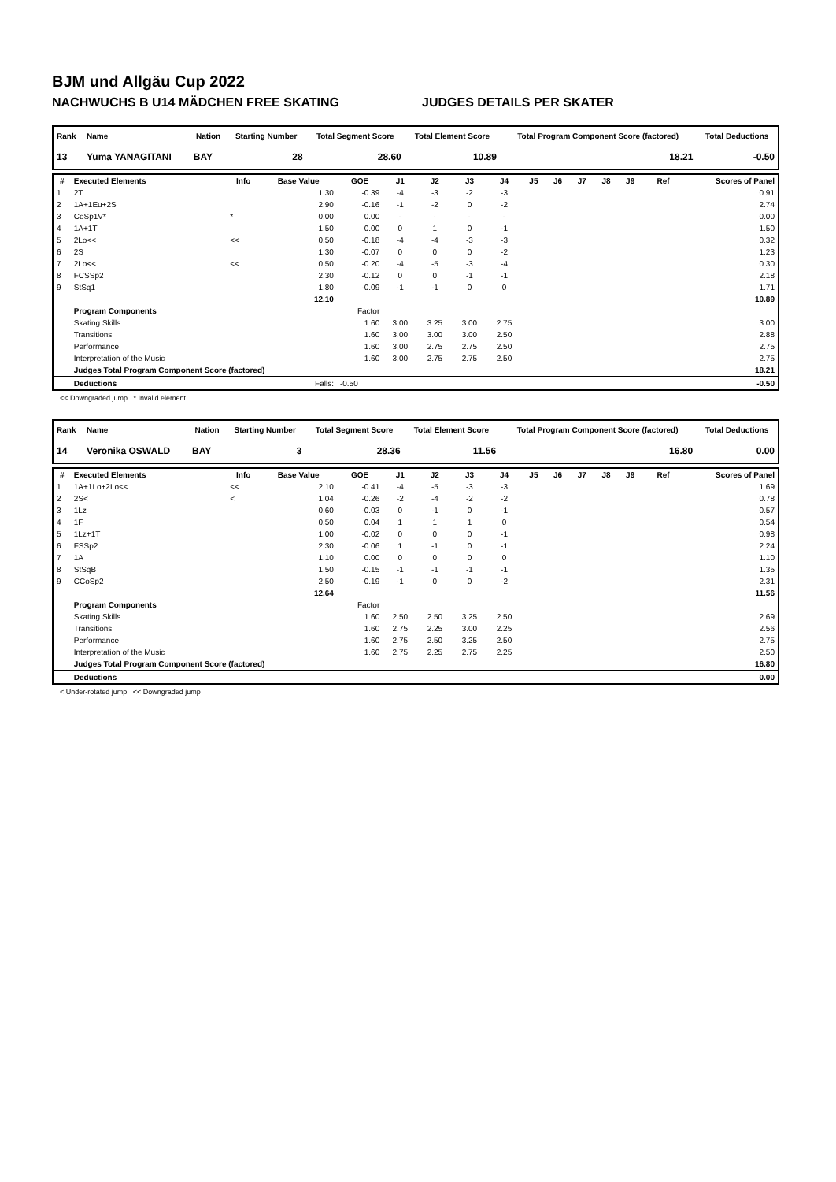BJM und Allgäu Cup 2022
NACHWUCHS B U14 MÄDCHEN FREE SKATING JUDGES DETAILS PER SKATER
| Rank | Name | Nation | Starting Number | Total Segment Score | Total Element Score | Total Program Component Score (factored) | Total Deductions |
| --- | --- | --- | --- | --- | --- | --- | --- |
| 13 | Yuma YANAGITANI | BAY | 28 | 28.60 | 10.89 | 18.21 | -0.50 |
| # | Executed Elements | Info | Base Value | GOE | J1 | J2 | J3 | J4 | J5 | J6 | J7 | J8 | J9 | Ref | Scores of Panel |
| --- | --- | --- | --- | --- | --- | --- | --- | --- | --- | --- | --- | --- | --- | --- | --- |
| 1 | 2T | | 1.30 | -0.39 | -4 | -3 | -2 | -3 | | | | | | | 0.91 |
| 2 | 1A+1Eu+2S | | 2.90 | -0.16 | -1 | -2 | 0 | -2 | | | | | | | 2.74 |
| 3 | CoSp1V* | * | 0.00 | 0.00 | - | - | - | - | | | | | | | 0.00 |
| 4 | 1A+1T | | 1.50 | 0.00 | 0 | 1 | 0 | -1 | | | | | | | 1.50 |
| 5 | 2Lo<< | << | 0.50 | -0.18 | -4 | -4 | -3 | -3 | | | | | | | 0.32 |
| 6 | 2S | | 1.30 | -0.07 | 0 | 0 | 0 | -2 | | | | | | | 1.23 |
| 7 | 2Lo<< | << | 0.50 | -0.20 | -4 | -5 | -3 | -4 | | | | | | | 0.30 |
| 8 | FCSSp2 | | 2.30 | -0.12 | 0 | 0 | -1 | -1 | | | | | | | 2.18 |
| 9 | StSq1 | | 1.80 | -0.09 | -1 | -1 | 0 | 0 | | | | | | | 1.71 |
| | | | 12.10 | | | | | | | | | | | | 10.89 |
| | Program Components | | | Factor | | | | | | | | | | | |
| | Skating Skills | | | 1.60 | 3.00 | 3.25 | 3.00 | 2.75 | | | | | | | 3.00 |
| | Transitions | | | 1.60 | 3.00 | 3.00 | 3.00 | 2.50 | | | | | | | 2.88 |
| | Performance | | | 1.60 | 3.00 | 2.75 | 2.75 | 2.50 | | | | | | | 2.75 |
| | Interpretation of the Music | | | 1.60 | 3.00 | 2.75 | 2.75 | 2.50 | | | | | | | 2.75 |
| | Judges Total Program Component Score (factored) | | | | | | | | | | | | | | 18.21 |
| | Deductions | | Falls: | -0.50 | | | | | | | | | | | -0.50 |
<< Downgraded jump * Invalid element
| Rank | Name | Nation | Starting Number | Total Segment Score | Total Element Score | Total Program Component Score (factored) | Total Deductions |
| --- | --- | --- | --- | --- | --- | --- | --- |
| 14 | Veronika OSWALD | BAY | 3 | 28.36 | 11.56 | 16.80 | 0.00 |
| # | Executed Elements | Info | Base Value | GOE | J1 | J2 | J3 | J4 | J5 | J6 | J7 | J8 | J9 | Ref | Scores of Panel |
| --- | --- | --- | --- | --- | --- | --- | --- | --- | --- | --- | --- | --- | --- | --- | --- |
| 1 | 1A+1Lo+2Lo<< | << | 2.10 | -0.41 | -4 | -5 | -3 | -3 | | | | | | | 1.69 |
| 2 | 2S< | < | 1.04 | -0.26 | -2 | -4 | -2 | -2 | | | | | | | 0.78 |
| 3 | 1Lz | | 0.60 | -0.03 | 0 | -1 | 0 | -1 | | | | | | | 0.57 |
| 4 | 1F | | 0.50 | 0.04 | 1 | 1 | 1 | 0 | | | | | | | 0.54 |
| 5 | 1Lz+1T | | 1.00 | -0.02 | 0 | 0 | 0 | -1 | | | | | | | 0.98 |
| 6 | FSSp2 | | 2.30 | -0.06 | 1 | -1 | 0 | -1 | | | | | | | 2.24 |
| 7 | 1A | | 1.10 | 0.00 | 0 | 0 | 0 | 0 | | | | | | | 1.10 |
| 8 | StSqB | | 1.50 | -0.15 | -1 | -1 | -1 | -1 | | | | | | | 1.35 |
| 9 | CCoSp2 | | 2.50 | -0.19 | -1 | 0 | 0 | -2 | | | | | | | 2.31 |
| | | | 12.64 | | | | | | | | | | | | 11.56 |
| | Program Components | | | Factor | | | | | | | | | | | |
| | Skating Skills | | | 1.60 | 2.50 | 2.50 | 3.25 | 2.50 | | | | | | | 2.69 |
| | Transitions | | | 1.60 | 2.75 | 2.25 | 3.00 | 2.25 | | | | | | | 2.56 |
| | Performance | | | 1.60 | 2.75 | 2.50 | 3.25 | 2.50 | | | | | | | 2.75 |
| | Interpretation of the Music | | | 1.60 | 2.75 | 2.25 | 2.75 | 2.25 | | | | | | | 2.50 |
| | Judges Total Program Component Score (factored) | | | | | | | | | | | | | | 16.80 |
| | Deductions | | | | | | | | | | | | | | 0.00 |
< Under-rotated jump << Downgraded jump